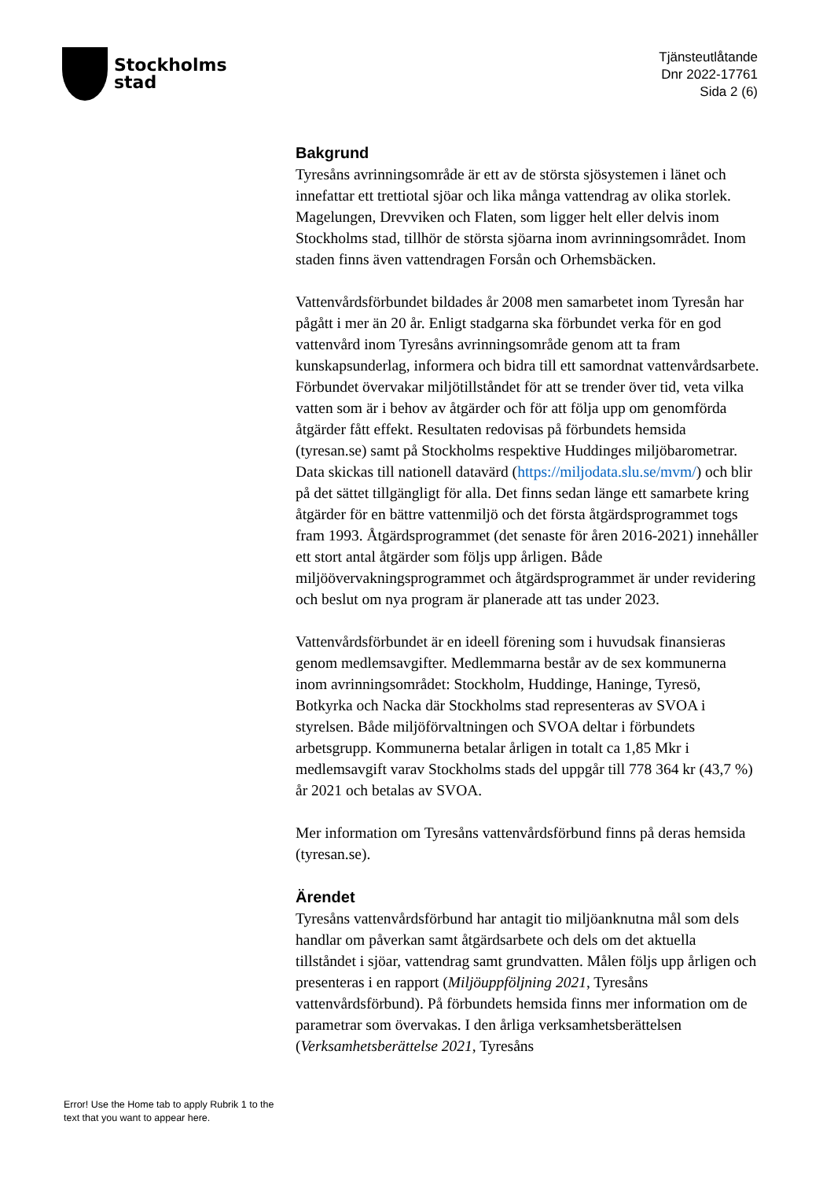Stockholms
stad
Tjänsteutlåtande
Dnr 2022-17761
Sida 2 (6)
Bakgrund
Tyresåns avrinningsområde är ett av de största sjösystemen i länet och innefattar ett trettiotal sjöar och lika många vattendrag av olika storlek. Magelungen, Drevviken och Flaten, som ligger helt eller delvis inom Stockholms stad, tillhör de största sjöarna inom avrinningsområdet. Inom staden finns även vattendragen Forsån och Orhemsbäcken.
Vattenvårdsförbundet bildades år 2008 men samarbetet inom Tyresån har pågått i mer än 20 år. Enligt stadgarna ska förbundet verka för en god vattenvård inom Tyresåns avrinningsområde genom att ta fram kunskapsunderlag, informera och bidra till ett samordnat vattenvårdsarbete. Förbundet övervakar miljötillståndet för att se trender över tid, veta vilka vatten som är i behov av åtgärder och för att följa upp om genomförda åtgärder fått effekt. Resultaten redovisas på förbundets hemsida (tyresan.se) samt på Stockholms respektive Huddinges miljöbarometrar. Data skickas till nationell datavärd (https://miljodata.slu.se/mvm/) och blir på det sättet tillgängligt för alla. Det finns sedan länge ett samarbete kring åtgärder för en bättre vattenmiljö och det första åtgärdsprogrammet togs fram 1993. Åtgärdsprogrammet (det senaste för åren 2016-2021) innehåller ett stort antal åtgärder som följs upp årligen. Både miljöövervakningsprogrammet och åtgärdsprogrammet är under revidering och beslut om nya program är planerade att tas under 2023.
Vattenvårdsförbundet är en ideell förening som i huvudsak finansieras genom medlemsavgifter. Medlemmarna består av de sex kommunerna inom avrinningsområdet: Stockholm, Huddinge, Haninge, Tyresö, Botkyrka och Nacka där Stockholms stad representeras av SVOA i styrelsen. Både miljöförvaltningen och SVOA deltar i förbundets arbetsgrupp. Kommunerna betalar årligen in totalt ca 1,85 Mkr i medlemsavgift varav Stockholms stads del uppgår till 778 364 kr (43,7 %) år 2021 och betalas av SVOA.
Mer information om Tyresåns vattenvårdsförbund finns på deras hemsida (tyresan.se).
Ärendet
Tyresåns vattenvårdsförbund har antagit tio miljöanknutna mål som dels handlar om påverkan samt åtgärdsarbete och dels om det aktuella tillståndet i sjöar, vattendrag samt grundvatten. Målen följs upp årligen och presenteras i en rapport (Miljöuppföljning 2021, Tyresåns vattenvårdsförbund). På förbundets hemsida finns mer information om de parametrar som övervakas. I den årliga verksamhetsberättelsen (Verksamhetsberättelse 2021, Tyresåns
Error! Use the Home tab to apply Rubrik 1 to the text that you want to appear here.